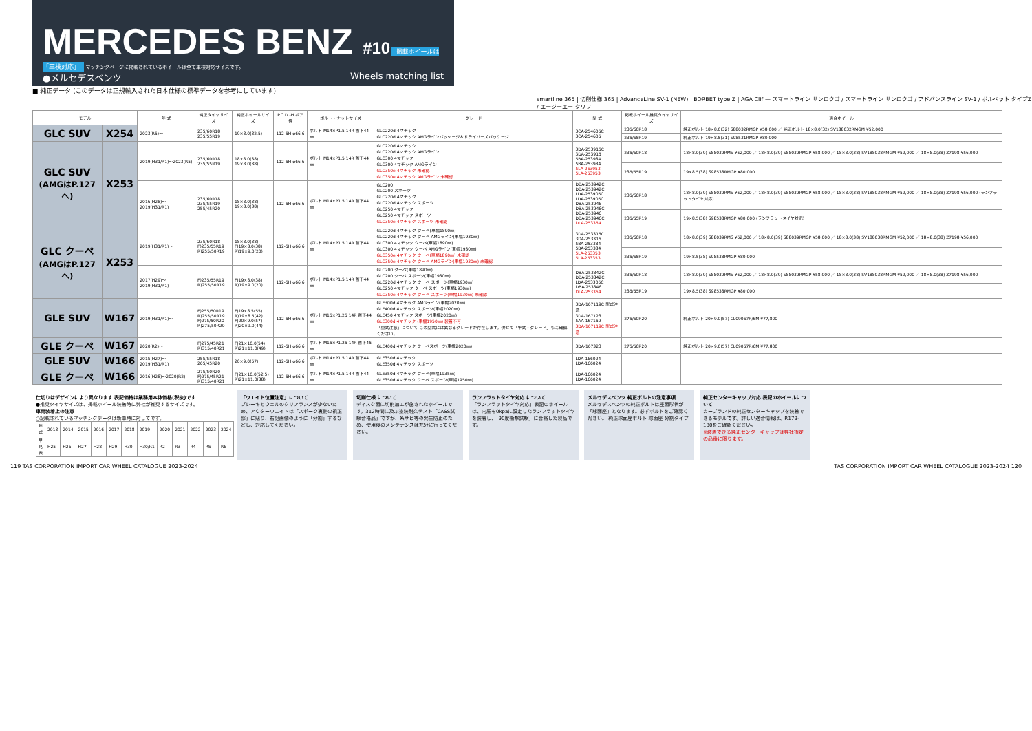MERCEDES BENZ #10
掲載ホイールは「車検対応」 マッチングページに掲載されているホイールは全て車検対応サイズです。
●メルセデスベンツ Wheels matching list
■ 純正データ (このデータは正規輸入された日本仕様の標準データを参考にしています)
smartline 365 | 切削仕様 365 | AdvanceLine SV-1 (NEW) | BORBET type Z | AGA Clif — スマートライン サンロクゴ / スマートライン サンロクゴ / アドバンスライン SV-1 / ボルベット タイプZ / エージーエー クリフ
| モデル | | 年 式 | 純正タイヤサイズ | 純正ホイールサイズ | P.C.D.-H ボア径 | ボルト・ナットサイズ | グレード | 型 式 | 掲載ホイール推奨タイヤサイズ | 適合ホイール |
| --- | --- | --- | --- | --- | --- | --- | --- | --- | --- | --- |
| GLC SUV | X254 | 2023(R5)～ | 235/60R18 235/55R19 | 19×8.0(32.5) | 112-5H φ66.6 | ボルト M14×P1.5 14R 首下44㎜ | GLC220d 4マチック GLC220d 4マチック AMGラインパッケージ＆ドライバーズパッケージ | 3CA-254605C 3CA-254605 | 235/60R18 | 純正ボルト 18×8.0(32) S88032RMGP ¥58,000 ／ 純正ボルト 18×8.0(32) SV188032RMGM ¥52,000 |
| | | | | | | | | | 235/55R19 | 純正ボルト 19×8.5(31) S98531RMGP ¥80,000 |
| GLC SUV (AMGはP.127へ) | X253 | 2019(H31/R1)～2023(R5) | 235/60R18 235/55R19 | 18×8.0(38) 19×8.0(38) | 112-5H φ66.6 | ボルト M14×P1.5 14R 首下44㎜ | GLC220d 4マチック GLC220d 4マチック AMGライン GLC300 4マチック GLC300 4マチック AMGライン GLC350e 4マチック 未確認 GLC350e 4マチック AMGライン 未確認 | 3DA-253915C 3DA-253915 5BA-253984 5BA-253984 5LA-253953 5LA-253953 | 235/60R18 | 18×8.0(39) S88039RMS ¥52,000 ／ 18×8.0(39) S88039RMGP ¥58,000 ／ 18×8.0(38) SV188038RMGM ¥52,000 ／ 18×8.0(38) Z7198 ¥56,000 |
| | | | | | | | | | 235/55R19 | 19×8.5(38) S98538RMGP ¥80,000 |
| | | 2016(H28)～2019(H31/R1) | 235/60R18 235/55R19 255/45R20 | 18×8.0(38) 19×8.0(38) | 112-5H φ66.6 | ボルト M14×P1.5 14R 首下44㎜ | GLC200 GLC200 スポーツ GLC220d 4マチック GLC220d 4マチック スポーツ GLC250 4マチック GLC250 4マチック スポーツ GLC350e 4マチック スポーツ 未確認 | DBA-253942C DBA-253942C LDA-253905C LDA-253905C DBA-253946 DBA-253946C DBA-253946 DBA-253946C DLA-253354 | 235/60R18 | 18×8.0(39) S88039RMS ¥52,000 ／ 18×8.0(39) S88039RMGP ¥58,000 ／ 18×8.0(38) SV188038RMGM ¥52,000 ／ 18×8.0(38) Z7198 ¥56,000 (ランフラットタイヤ対応) |
| | | | | | | | | | 235/55R19 | 19×8.5(38) S98538RMGP ¥80,000 (ランフラットタイヤ対応) |
| GLC クーペ (AMGはP.127へ) | X253 | 2019(H31/R1)～ | 235/60R18 F)235/55R19 R)255/50R19 | 18×8.0(38) F)19×8.0(38) R)19×9.0(20) | 112-5H φ66.6 | ボルト M14×P1.5 14R 首下44㎜ | GLC220d 4マチック クーペ(車幅1890㎜) GLC220d 4マチック クーペ AMGライン(車幅1930㎜) GLC300 4マチック クーペ(車幅1890㎜) GLC300 4マチック クーペ AMGライン(車幅1930㎜) GLC350e 4マチック クーペ(車幅1890㎜) 未確認 GLC350e 4マチック クーペ AMGライン(車幅1930㎜) 未確認 | 3DA-253315C 3DA-253315 5BA-253384 5BA-253384 5LA-253353 5LA-253353 | 235/60R18 | 18×8.0(39) S88039RMS ¥52,000 ／ 18×8.0(39) S88039RMGP ¥58,000 ／ 18×8.0(38) SV188038RMGM ¥52,000 ／ 18×8.0(38) Z7198 ¥56,000 |
| | | | | | | | | | 235/55R19 | 19×8.5(38) S98538RMGP ¥80,000 |
| | | 2017(H29)～2019(H31/R1) | F)235/55R19 R)255/50R19 | F)19×8.0(38) R)19×9.0(20) | 112-5H φ66.6 | ボルト M14×P1.5 14R 首下44㎜ | GLC200 クーペ(車幅1890㎜) GLC200 クーペ スポーツ(車幅1930㎜) GLC220d 4マチック クーペ スポーツ(車幅1930㎜) GLC250 4マチック クーペ スポーツ(車幅1930㎜) GLC350e 4マチック クーペ スポーツ(車幅1930㎜) 未確認 | DBA-253342C DBA-253342C LDA-253305C DBA-253346 DLA-253354 | 235/60R18 | 18×8.0(39) S88039RMS ¥52,000 ／ 18×8.0(39) S88039RMGP ¥58,000 ／ 18×8.0(38) SV188038RMGM ¥52,000 ／ 18×8.0(38) Z7198 ¥56,000 |
| | | | | | | | | | 235/55R19 | 19×8.5(38) S98538RMGP ¥80,000 |
| GLE SUV | W167 | 2019(H31/R1)～ | F)255/50R19 R)255/50R19 F)275/50R20 R)275/50R20 | F)19×8.5(55) R)19×8.5(42) F)20×9.0(57) R)20×9.0(44) | 112-5H φ66.6 | ボルト M15×P1.25 14R 首下44㎜ | GLE300d 4マチック AMGライン(車幅2020㎜) GLE400d 4マチック スポーツ(車幅2020㎜) GLE450 4マチック スポーツ(車幅2020㎜) GLE300d 4マチック (車幅1950㎜) 装着不可 「型式注意」について この型式には異なるグレードが存在します。併せて「年式・グレード」もご確認ください。 | 3DA-167119C 型式注意 3DA-167123 5AA-167159 3DA-167119C 型式注意 | 275/50R20 | 純正ボルト 20×9.0(57) CL09057R/6M ¥77,800 |
| GLE クーペ | W167 | 2020(R2)～ | F)275/45R21 R)315/40R21 | F)21×10.0(54) R)21×11.0(49) | 112-5H φ66.6 | ボルト M15×P1.25 14R 首下45㎜ | GLE400d 4マチック クーペスポーツ(車幅2020㎜) | 3DA-167323 | 275/50R20 | 純正ボルト 20×9.0(57) CL09057R/6M ¥77,800 |
| GLE SUV | W166 | 2015(H27)～2019(H31/R1) | 255/55R18 265/45R20 | 20×9.0(57) | 112-5H φ66.6 | ボルト M14×P1.5 14R 首下44㎜ | GLE350d 4マチック GLE350d 4マチック スポーツ | LDA-166024 LDA-166024 | | |
| GLE クーペ | W166 | 2016(H28)～2020(R2) | 275/50R20 F)275/45R21 R)315/40R21 | F)21×10.0(52.5) R)21×11.0(38) | 112-5H φ66.6 | ボルト M14×P1.5 14R 首下44㎜ | GLE350d 4マチック クーペ(車幅1935㎜) GLE350d 4マチック クーペ スポーツ(車幅1950㎜) | LDA-166024 LDA-166024 | | |
仕切りはデザインにより異なります 表記価格は業務用本体価格(税抜)です
●推奨タイヤサイズは、掲載ホイール装着時に弊社が推奨するサイズです。
車両装着上の注意
○記載されているマッチングデータは新車時に対してです。
| 年式 | 2013 | 2014 | 2015 | 2016 | 2017 | 2018 | 2019 | 2020 | 2021 | 2022 | 2023 | 2024 |
| 早見表 | H25 | H26 | H27 | H28 | H29 | H30 | H30/R1 | R2 | R3 | R4 | R5 | R6 |
「ウエイト位置注意」について
ブレーキとウェルのクリアランスが少ないため、アウターウエイトは「スポーク裏側の視正部」に貼り、右記画像のように「分割」するなどし、対応してください。
切削仕様 について
ディスク面に切削加工が施されたホイールです。312時間に及ぶ塗装耐久テスト「CASS試験合格品」ですが、糸サビ等の発生防止のため、使用後のメンテナンスは充分に行ってください。
ランフラットタイヤ対応 について
「ランフラットタイヤ対応」表記のホイールは、内圧を0kpaに設定したランフラットタイヤを装着し、「90度衝撃試験」に合格した製品です。
メルセデスベンツ 純正ボルトの注意事項
メルセデスベンツの純正ボルトは座面形状が「球面座」となります。必ずボルトをご確認ください。 純正球面座ボルト 球面座 分割タイプ
純正センターキャップ対応 表記のホイールについて
カーブランドの純正センターキャップを装着できるモデルです。詳しい適合情報は、P.179-180をご確認ください。
※装着できる純正センターキャップは弊社指定の品番に限ります。
119 TAS CORPORATION IMPORT CAR WHEEL CATALOGUE 2023-2024 TAS CORPORATION IMPORT CAR WHEEL CATALOGUE 2023-2024 120